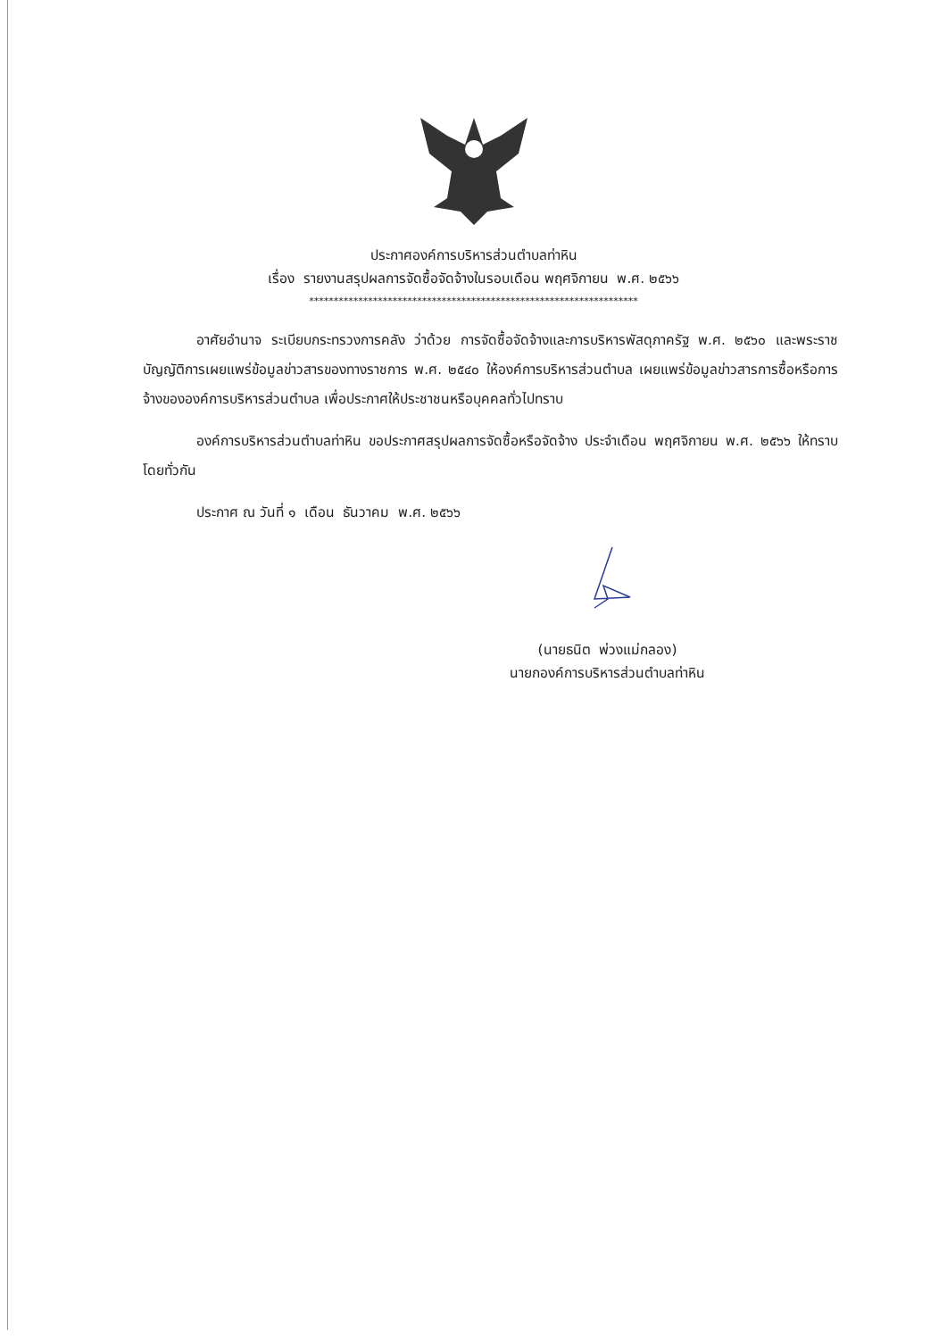ประกาศองค์การบริหารส่วนตำบลท่าหิน
เรื่อง รายงานสรุปผลการจัดซื้อจัดจ้างในรอบเดือน พฤศจิกายน พ.ศ. ๒๕๖๖
*******************************************************************
อาศัยอำนาจ ระเบียบกระทรวงการคลัง ว่าด้วย การจัดซื้อจัดจ้างและการบริหารพัสดุภาครัฐ พ.ศ. ๒๕๖๐ และพระราชบัญญัติการเผยแพร่ข้อมูลข่าวสารของทางราชการ พ.ศ. ๒๕๔๐ ให้องค์การบริหารส่วนตำบล เผยแพร่ข้อมูลข่าวสารการซื้อหรือการจ้างขององค์การบริหารส่วนตำบล เพื่อประกาศให้ประชาชนหรือบุคคลทั่วไปทราบ
องค์การบริหารส่วนตำบลท่าหิน ขอประกาศสรุปผลการจัดซื้อหรือจัดจ้าง ประจำเดือน พฤศจิกายน พ.ศ. ๒๕๖๖ ให้ทราบโดยทั่วกัน
ประกาศ ณ วันที่ ๑ เดือน ธันวาคม พ.ศ. ๒๕๖๖
(นายธนิต พ่วงแม่กลอง)
นายกองค์การบริหารส่วนตำบลท่าหิน